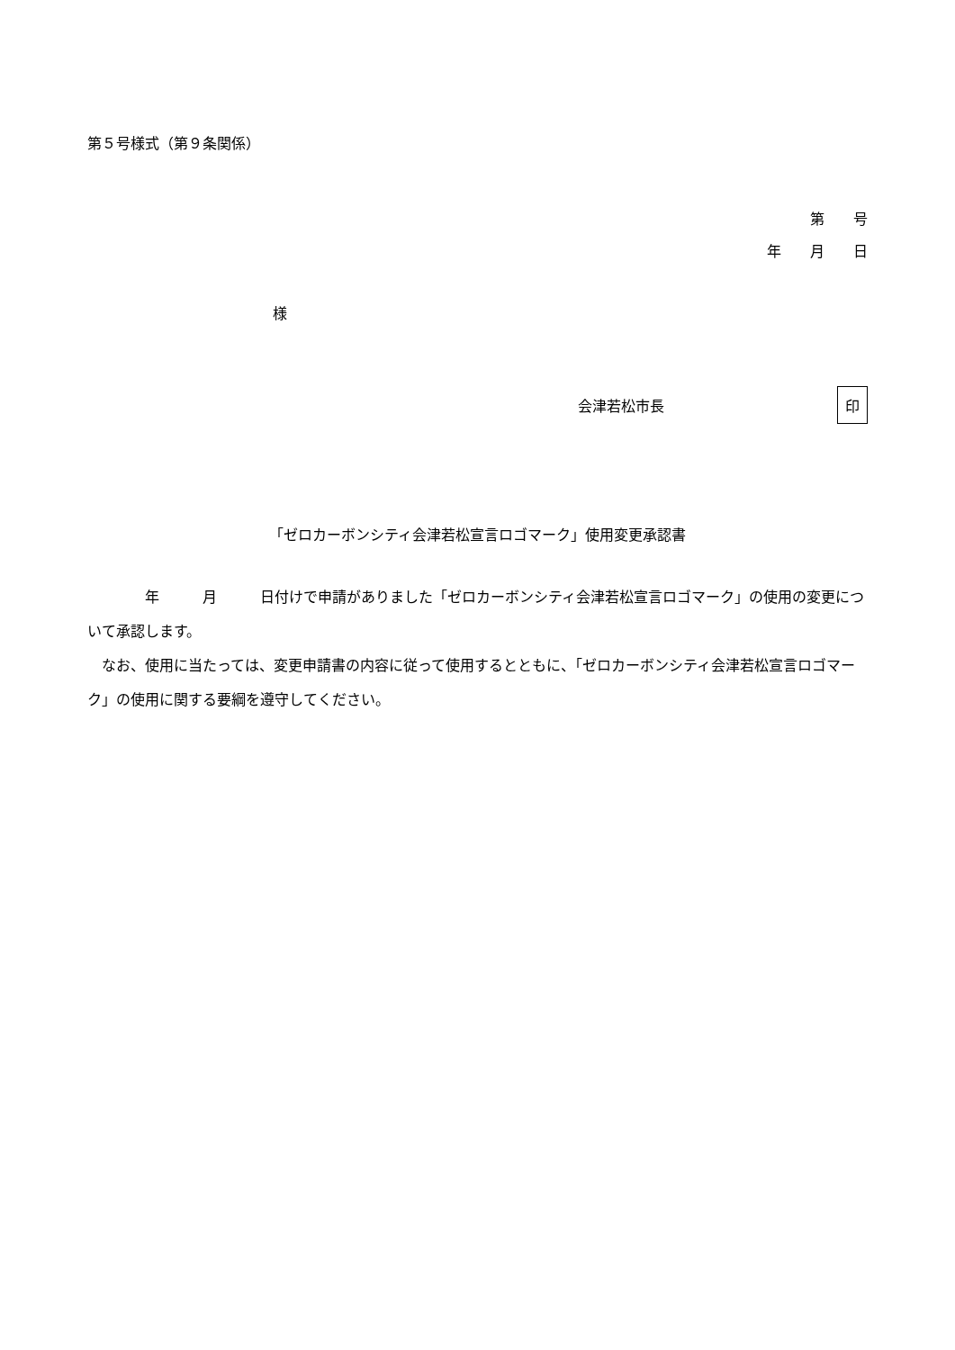第５号様式（第９条関係）
第　　号
年　　月　　日
様
会津若松市長 印
「ゼロカーボンシティ会津若松宣言ロゴマーク」使用変更承認書
　　　　年　　　月　　　日付けで申請がありました「ゼロカーボンシティ会津若松宣言ロゴマーク」の使用の変更について承認します。
　なお、使用に当たっては、変更申請書の内容に従って使用するとともに、「ゼロカーボンシティ会津若松宣言ロゴマーク」の使用に関する要綱を遵守してください。